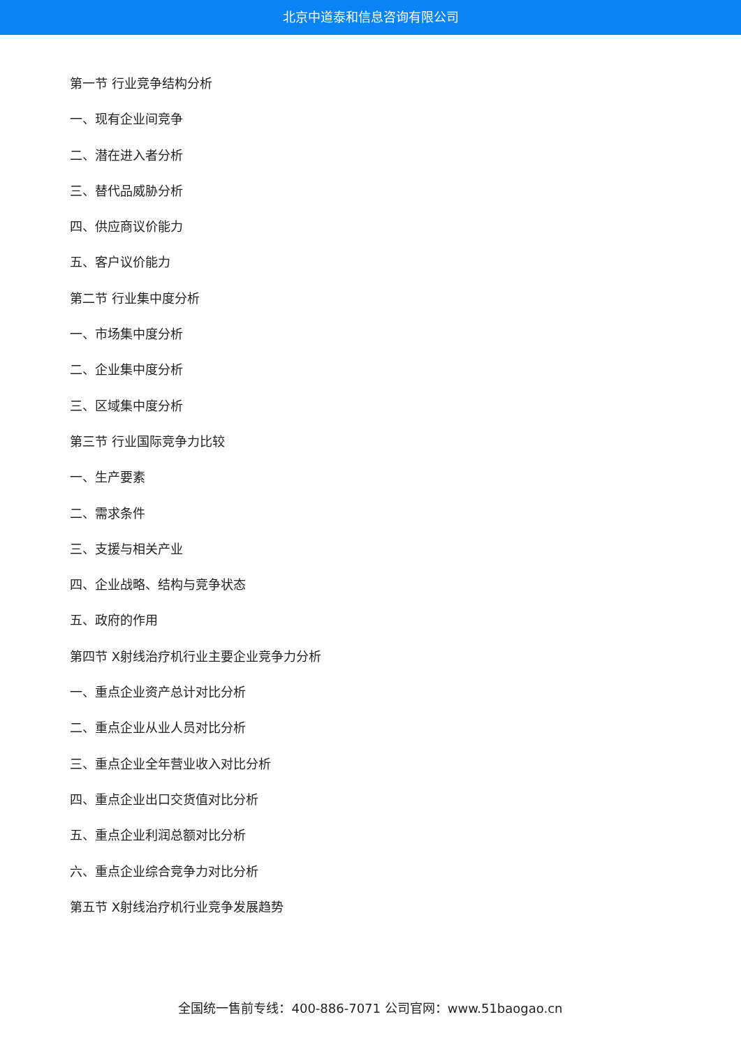北京中道泰和信息咨询有限公司
第一节 行业竞争结构分析
一、现有企业间竞争
二、潜在进入者分析
三、替代品威胁分析
四、供应商议价能力
五、客户议价能力
第二节 行业集中度分析
一、市场集中度分析
二、企业集中度分析
三、区域集中度分析
第三节 行业国际竞争力比较
一、生产要素
二、需求条件
三、支援与相关产业
四、企业战略、结构与竞争状态
五、政府的作用
第四节 X射线治疗机行业主要企业竞争力分析
一、重点企业资产总计对比分析
二、重点企业从业人员对比分析
三、重点企业全年营业收入对比分析
四、重点企业出口交货值对比分析
五、重点企业利润总额对比分析
六、重点企业综合竞争力对比分析
第五节 X射线治疗机行业竞争发展趋势
全国统一售前专线：400-886-7071 公司官网：www.51baogao.cn